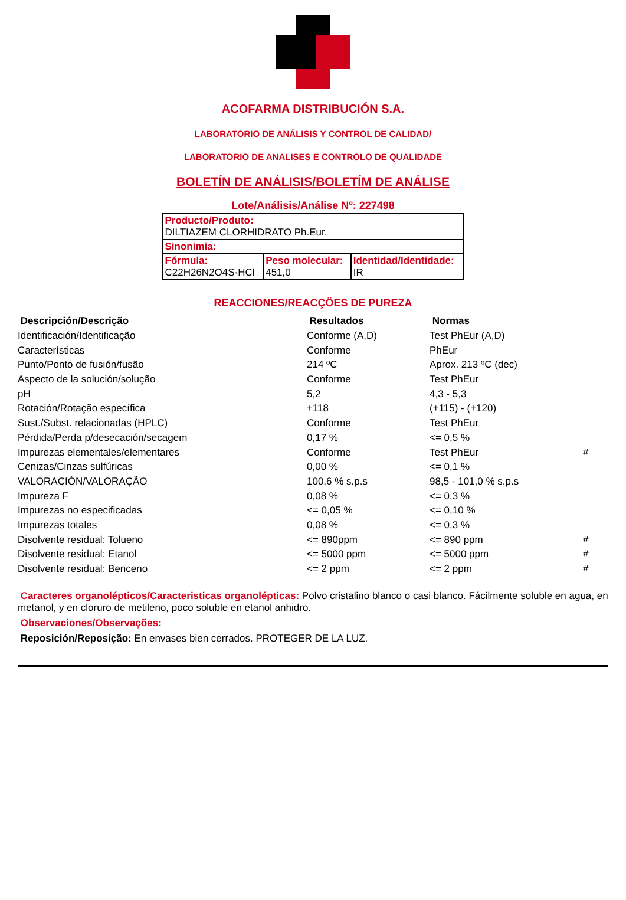ACOFARMA DISTRIBUCIÓN S.A.
LABORATORIO DE ANÁLISIS Y CONTROL DE CALIDAD/
LABORATORIO DE ANALISES E CONTROLO DE QUALIDADE
BOLETÍN DE ANÁLISIS/BOLETÍM DE ANÁLISE
Lote/Análisis/Análise Nº: 227498
| Producto/Produto: DILTIAZEM CLORHIDRATO Ph.Eur. | | |
| Sinonimia: | | |
| Fórmula: C22H26N2O4S·HCl | Peso molecular: 451,0 | Identidad/Identidade: IR |
REACCIONES/REACÇÖES DE PUREZA
| Descripción/Descrição | Resultados | Normas | |
| --- | --- | --- | --- |
| Identificación/Identificação | Conforme (A,D) | Test PhEur (A,D) | |
| Características | Conforme | PhEur | |
| Punto/Ponto de fusión/fusão | 214 ºC | Aprox. 213 ºC (dec) | |
| Aspecto de la solución/solução | Conforme | Test PhEur | |
| pH | 5,2 | 4,3 - 5,3 | |
| Rotación/Rotação específica | +118 | (+115) - (+120) | |
| Sust./Subst. relacionadas (HPLC) | Conforme | Test PhEur | |
| Pérdida/Perda p/desecación/secagem | 0,17 % | <= 0,5 % | |
| Impurezas elementales/elementares | Conforme | Test PhEur | # |
| Cenizas/Cinzas sulfúricas | 0,00 % | <= 0,1 % | |
| VALORACIÓN/VALORAÇÃO | 100,6 % s.p.s | 98,5 - 101,0 % s.p.s | |
| Impureza F | 0,08 % | <= 0,3 % | |
| Impurezas no especificadas | <= 0,05 % | <= 0,10 % | |
| Impurezas totales | 0,08 % | <= 0,3 % | |
| Disolvente residual: Tolueno | <= 890ppm | <= 890 ppm | # |
| Disolvente residual: Etanol | <= 5000 ppm | <= 5000 ppm | # |
| Disolvente residual: Benceno | <= 2 ppm | <= 2 ppm | # |
Caracteres organolépticos/Caracteristicas organolépticas: Polvo cristalino blanco o casi blanco. Fácilmente soluble en agua, en metanol, y en cloruro de metileno, poco soluble en etanol anhidro.
Observaciones/Observações:
Reposición/Reposição: En envases bien cerrados. PROTEGER DE LA LUZ.